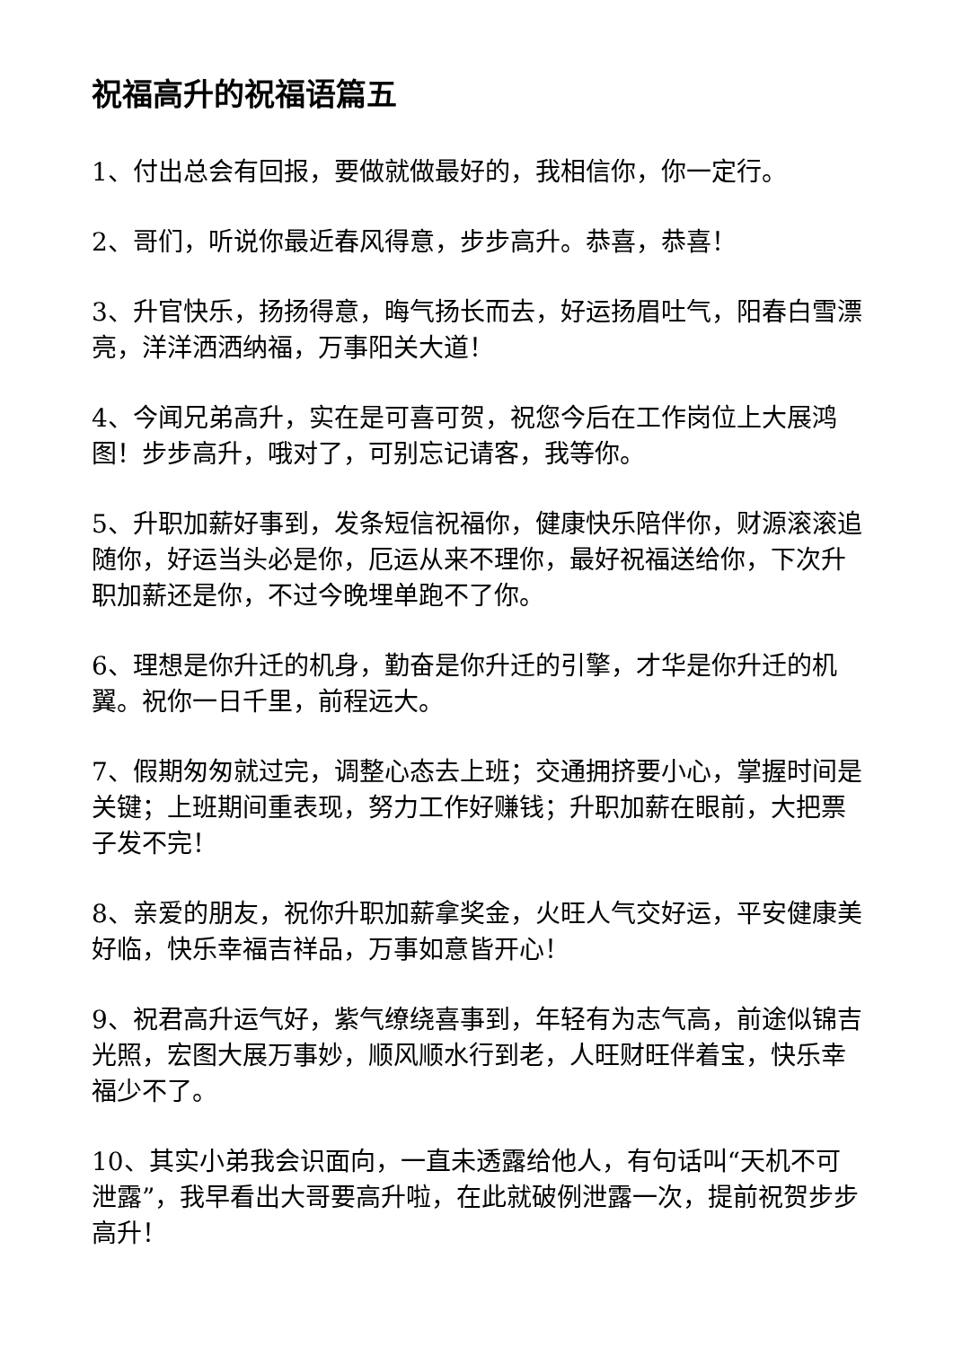祝福高升的祝福语篇五
1、付出总会有回报，要做就做最好的，我相信你，你一定行。
2、哥们，听说你最近春风得意，步步高升。恭喜，恭喜！
3、升官快乐，扬扬得意，晦气扬长而去，好运扬眉吐气，阳春白雪漂亮，洋洋洒洒纳福，万事阳关大道！
4、今闻兄弟高升，实在是可喜可贺，祝您今后在工作岗位上大展鸿图！步步高升，哦对了，可别忘记请客，我等你。
5、升职加薪好事到，发条短信祝福你，健康快乐陪伴你，财源滚滚追随你，好运当头必是你，厄运从来不理你，最好祝福送给你，下次升职加薪还是你，不过今晚埋单跑不了你。
6、理想是你升迁的机身，勤奋是你升迁的引擎，才华是你升迁的机翼。祝你一日千里，前程远大。
7、假期匆匆就过完，调整心态去上班；交通拥挤要小心，掌握时间是关键；上班期间重表现，努力工作好赚钱；升职加薪在眼前，大把票子发不完！
8、亲爱的朋友，祝你升职加薪拿奖金，火旺人气交好运，平安健康美好临，快乐幸福吉祥品，万事如意皆开心！
9、祝君高升运气好，紫气缭绕喜事到，年轻有为志气高，前途似锦吉光照，宏图大展万事妙，顺风顺水行到老，人旺财旺伴着宝，快乐幸福少不了。
10、其实小弟我会识面向，一直未透露给他人，有句话叫“天机不可泄露”，我早看出大哥要高升啦，在此就破例泄露一次，提前祝贺步步高升！